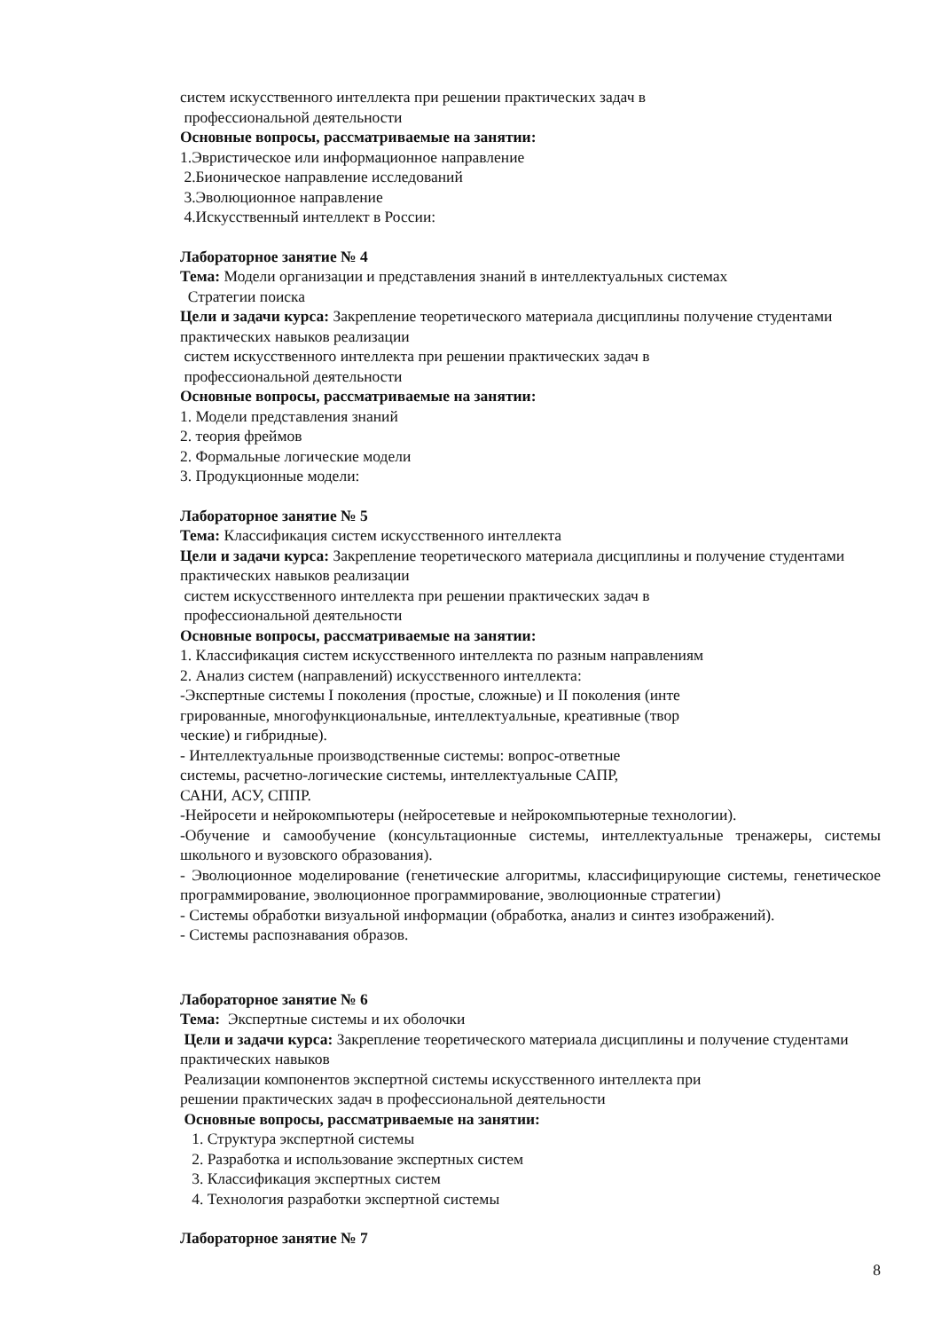систем искусственного интеллекта при решении практических задач в
профессиональной деятельности
Основные вопросы, рассматриваемые на занятии:
1.Эвристическое или информационное направление
2.Бионическое направление исследований
3.Эволюционное направление
4.Искусственный интеллект в России:
Лабораторное занятие № 4
Тема: Модели организации и представления знаний в интеллектуальных системах
Стратегии поиска
Цели и задачи курса: Закрепление теоретического материала дисциплины получение студентами практических навыков реализации
систем искусственного интеллекта при решении практических задач в
профессиональной деятельности
Основные вопросы, рассматриваемые на занятии:
1. Модели представления знаний
2. теория фреймов
2. Формальные логические модели
3. Продукционные модели:
Лабораторное занятие № 5
Тема: Классификация систем искусственного интеллекта
Цели и задачи курса: Закрепление теоретического материала дисциплины и получение студентами практических навыков реализации
систем искусственного интеллекта при решении практических задач в
профессиональной деятельности
Основные вопросы, рассматриваемые на занятии:
1. Классификация систем искусственного интеллекта по разным направлениям
2. Анализ систем (направлений) искусственного интеллекта:
-Экспертные системы I поколения (простые, сложные) и II поколения (инте
грированные, многофункциональные, интеллектуальные, креативные (твор
ческие) и гибридные).
- Интеллектуальные производственные системы: вопрос-ответные
системы, расчетно-логические системы, интеллектуальные САПР,
САНИ, АСУ, СППР.
-Нейросети и нейрокомпьютеры (нейросетевые и нейрокомпьютерные технологии).
-Обучение и самообучение (консультационные системы, интеллектуальные тренажеры, системы школьного и вузовского образования).
- Эволюционное моделирование (генетические алгоритмы, классифицирующие системы, генетическое программирование, эволюционное программирование, эволюционные стратегии)
- Системы обработки визуальной информации (обработка, анализ и синтез изображений).
- Системы распознавания образов.
Лабораторное занятие № 6
Тема: Экспертные системы и их оболочки
Цели и задачи курса: Закрепление теоретического материала дисциплины и получение студентами практических навыков
Реализации компонентов экспертной системы искусственного интеллекта при
решении практических задач в профессиональной деятельности
Основные вопросы, рассматриваемые на занятии:
1. Структура экспертной системы
2. Разработка и использование экспертных систем
3. Классификация экспертных систем
4. Технология разработки экспертной системы
Лабораторное занятие № 7
8